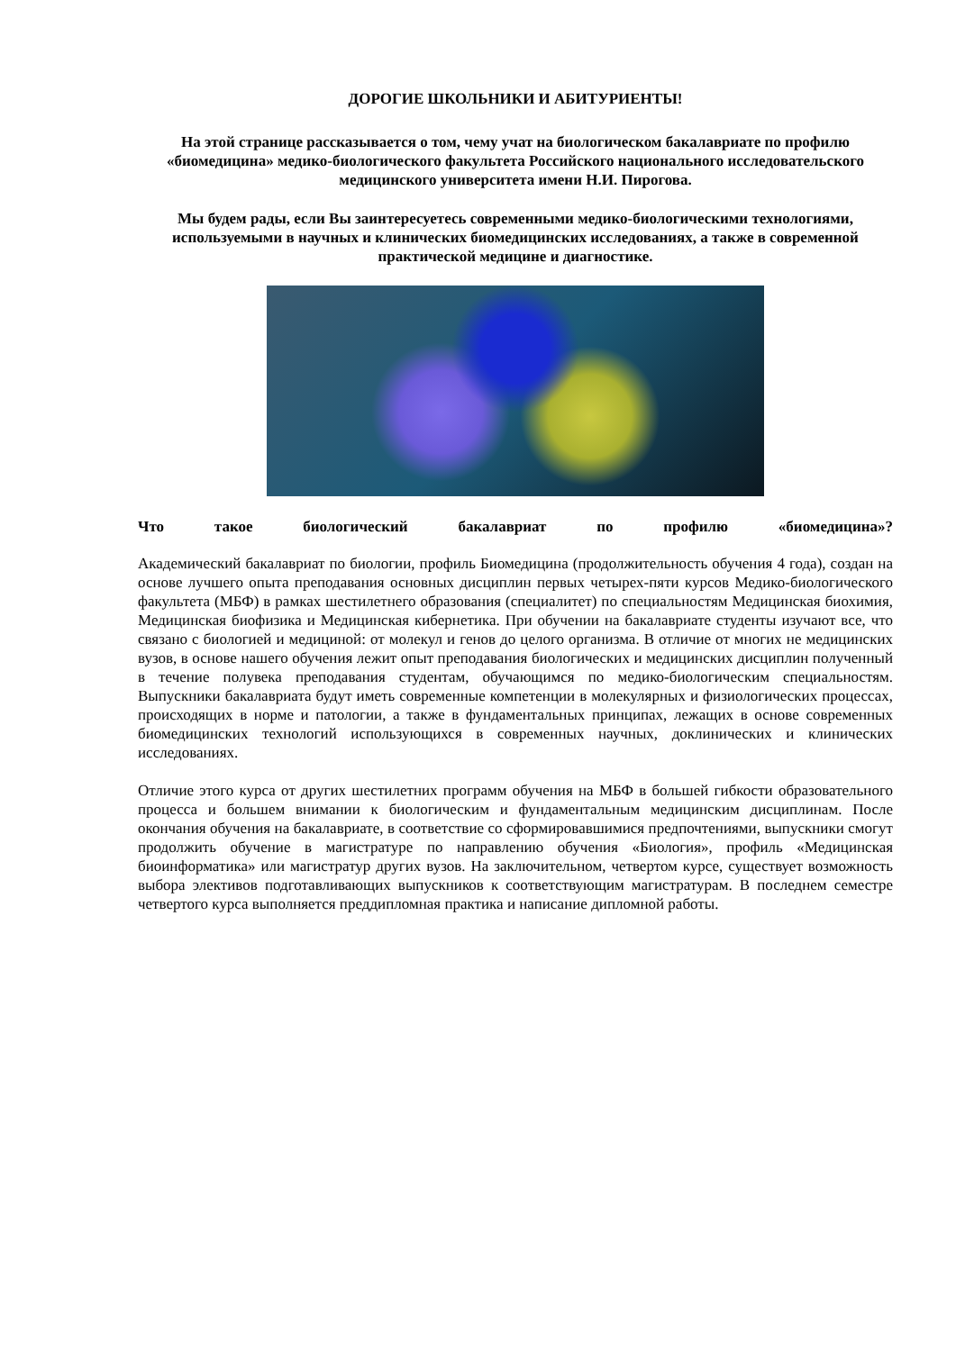ДОРОГИЕ ШКОЛЬНИКИ И АБИТУРИЕНТЫ!
На этой странице рассказывается о том, чему учат на биологическом бакалавриате по профилю «биомедицина» медико-биологического факультета Российского национального исследовательского медицинского университета имени Н.И. Пирогова.
Мы будем рады, если Вы заинтересуетесь современными медико-биологическими технологиями, используемыми в научных и клинических биомедицинских исследованиях, а также в современной практической медицине и диагностике.
Что такое биологический бакалавриат по профилю «биомедицина»?
Академический бакалавриат по биологии, профиль Биомедицина (продолжительность обучения 4 года), создан на основе лучшего опыта преподавания основных дисциплин первых четырех-пяти курсов Медико-биологического факультета (МБФ) в рамках шестилетнего образования (специалитет) по специальностям Медицинская биохимия, Медицинская биофизика и Медицинская кибернетика. При обучении на бакалавриате студенты изучают все, что связано с биологией и медициной: от молекул и генов до целого организма. В отличие от многих не медицинских вузов, в основе нашего обучения лежит опыт преподавания биологических и медицинских дисциплин полученный в течение полувека преподавания студентам, обучающимся по медико-биологическим специальностям. Выпускники бакалавриата будут иметь современные компетенции в молекулярных и физиологических процессах, происходящих в норме и патологии, а также в фундаментальных принципах, лежащих в основе современных биомедицинских технологий использующихся в современных научных, доклинических и клинических исследованиях.
Отличие этого курса от других шестилетних программ обучения на МБФ в большей гибкости образовательного процесса и большем внимании к биологическим и фундаментальным медицинским дисциплинам. После окончания обучения на бакалавриате, в соответствие со сформировавшимися предпочтениями, выпускники смогут продолжить обучение в магистратуре по направлению обучения «Биология», профиль «Медицинская биоинформатика» или магистратур других вузов. На заключительном, четвертом курсе, существует возможность выбора элективов подготавливающих выпускников к соответствующим магистратурам. В последнем семестре четвертого курса выполняется преддипломная практика и написание дипломной работы.